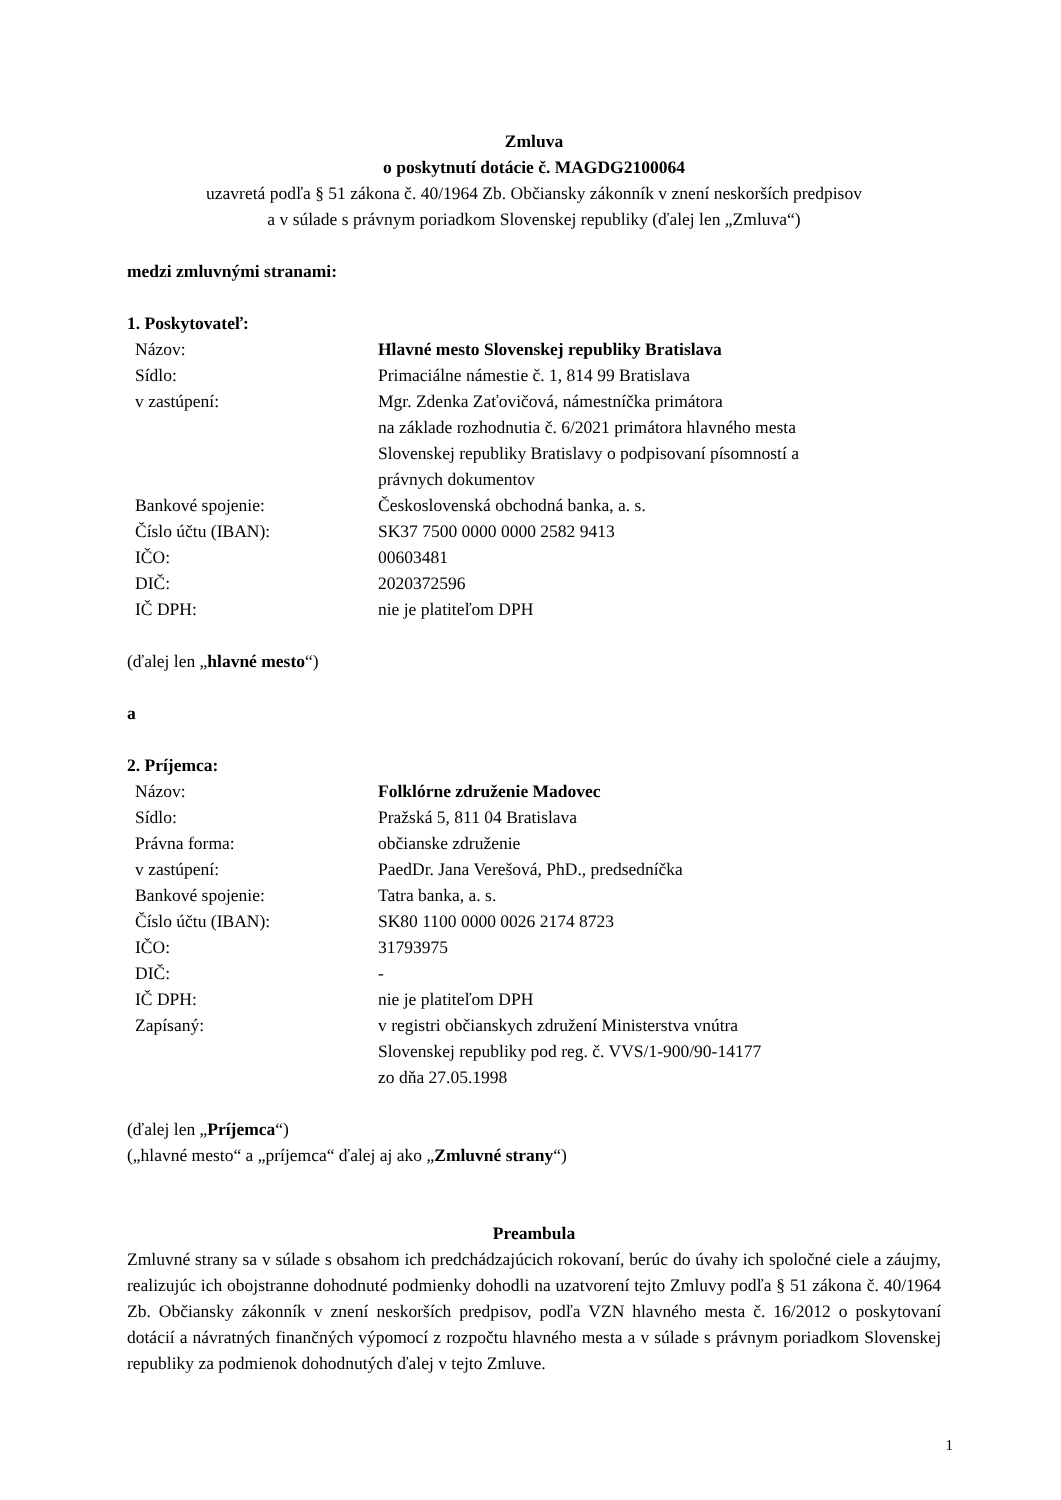Zmluva
o poskytnutí dotácie č. MAGDG2100064
uzavretá podľa § 51 zákona č. 40/1964 Zb. Občiansky zákonník v znení neskorších predpisov
a v súlade s právnym poriadkom Slovenskej republiky (ďalej len „Zmluva“)
medzi zmluvnými stranami:
1. Poskytovateľ:
| Názov: | Hlavné mesto Slovenskej republiky Bratislava |
| Sídlo: | Primaciálne námestie č. 1, 814 99 Bratislava |
| v zastúpení: | Mgr. Zdenka Zaťovičová, námestníčka primátora na základe rozhodnutia č. 6/2021 primátora hlavného mesta Slovenskej republiky Bratislavy o podpisovaní písomností a právnych dokumentov |
| Bankové spojenie: | Československá obchodná banka, a. s. |
| Číslo účtu (IBAN): | SK37 7500 0000 0000 2582 9413 |
| IČO: | 00603481 |
| DIČ: | 2020372596 |
| IČ DPH: | nie je platiteľom DPH |
(ďalej len „hlavné mesto“)
a
2. Príjemca:
| Názov: | Folklórne združenie Madovec |
| Sídlo: | Pražská 5, 811 04 Bratislava |
| Právna forma: | občianske združenie |
| v zastúpení: | PaedDr. Jana Verešová, PhD., predsedníčka |
| Bankové spojenie: | Tatra banka, a. s. |
| Číslo účtu (IBAN): | SK80 1100 0000 0026 2174 8723 |
| IČO: | 31793975 |
| DIČ: | - |
| IČ DPH: | nie je platiteľom DPH |
| Zapísaný: | v registri občianskych združení Ministerstva vnútra Slovenskej republiky pod reg. č. VVS/1-900/90-14177 zo dňa 27.05.1998 |
(ďalej len „Príjemca“)
(„hlavné mesto“ a „príjemca“ ďalej aj ako „Zmluvné strany“)
Preambula
Zmluvné strany sa v súlade s obsahom ich predchádzajúcich rokovaní, berúc do úvahy ich spoločné ciele a záujmy, realizujúc ich obojstranne dohodnuté podmienky dohodli na uzatvorení tejto Zmluvy podľa § 51 zákona č. 40/1964 Zb. Občiansky zákonník v znení neskorších predpisov, podľa VZN hlavného mesta č. 16/2012 o poskytovaní dotácií a návratných finančných výpomocí z rozpočtu hlavného mesta a v súlade s právnym poriadkom Slovenskej republiky za podmienok dohodnutých ďalej v tejto Zmluve.
1